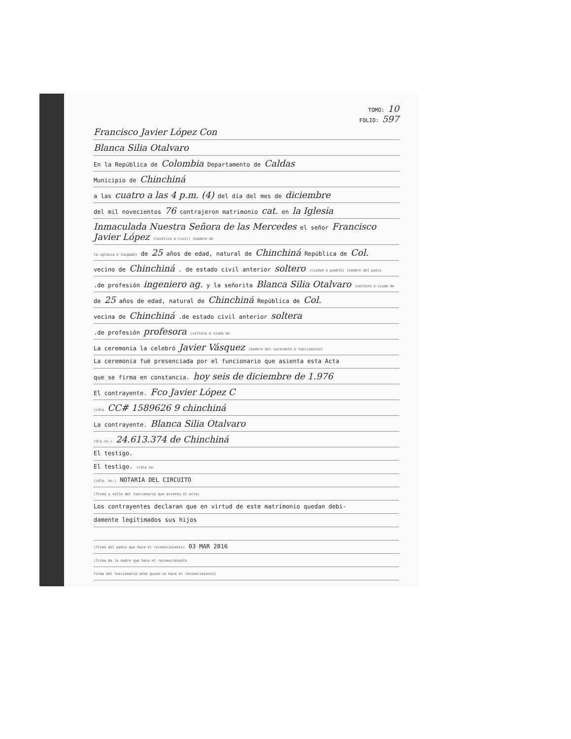TOMO: 10
FOLIO: 597
Francisco Javier López Con
Blanca Silia Otalvaro
En la República de Colombia Departamento de Caldas
Municipio de Chinchiná
a las cuatro a las 4 p.m. (4) del día del mes de diciembre
del mil novecientos 76 contrajeron matrimonio cat. en la Iglesia
Inmaculada Nuestra Señora de las Mercedes el señor Francisco Javier López (Católico o civil) (nombre de
la iglesia o Juzgado) de 25 años de edad, natural de Chinchiná República de Col.
vecino de Chinchiná . de estado civil anterior soltero (ciudad o pueblo) (nombre del país)
.de profesión ingeniero ag. y la señorita Blanca Silia Otalvaro (soltero o viudo de
de 25 años de edad, natural de Chinchiná República de Col.
vecina de Chinchiná .de estado civil anterior soltera
.de profesión profesora (soltera o viuda de
La ceremonia la celebró Javier Vásquez (nombre del sacerdote o funcionario)
La ceremonia fué presenciada por el funcionario que asienta esta Acta
que se firma en constancia. hoy seis de diciembre de 1.976
El contrayente. Fco Javier López C
(cdla CC# 1589626 9 chinchiná
La contrayente. Blanca Silia Otalvaro
cdla no.) 24.613.374 de Chinchiná
El testigo.
El testigo. (cdla no.
(cdla. no.) NOTARIA DEL CIRCUITO
(firma y sello del funcionario que asienta el acta)
Los contrayentes declaran que en virtud de este matrimonio quedan debi-
damente legitimados sus hijos
(firma del padre que hace el reconocimiento) 03 MAR 2016
(firma de la madre que hace el reconocimiento
firma del funcionario ante quien se hace el reconocimiento)